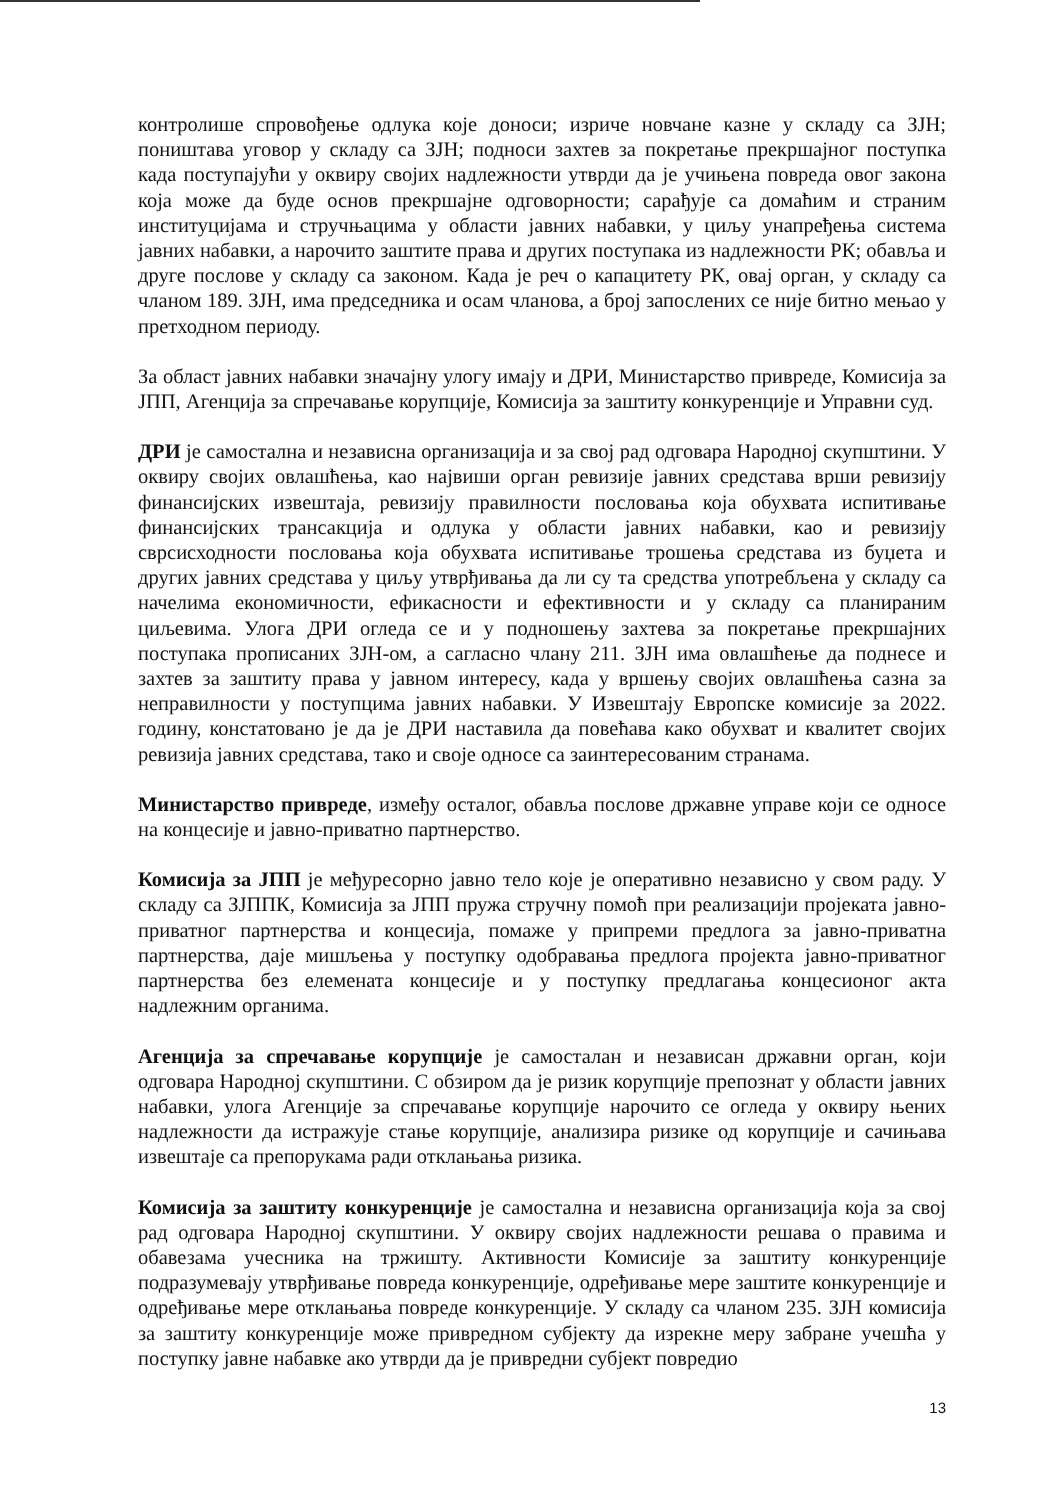контролише спровођење одлука које доноси; изриче новчане казне у складу са ЗЈН; поништава уговор у складу са ЗЈН; подноси захтев за покретање прекршајног поступка када поступајући у оквиру својих надлежности утврди да је учињена повреда овог закона која може да буде основ прекршајне одговорности; сарађује са домаћим и страним институцијама и стручњацима у области јавних набавки, у циљу унапређења система јавних набавки, а нарочито заштите права и других поступака из надлежности РК; обавља и друге послове у складу са законом. Када је реч о капацитету РК, овај орган, у складу са чланом 189. ЗЈН, има председника и осам чланова, а број запослених се није битно мењао у претходном периоду.
За област јавних набавки значајну улогу имају и ДРИ, Министарство привреде, Комисија за ЈПП, Агенција за спречавање корупције, Комисија за заштиту конкуренције и Управни суд.
ДРИ је самостална и независна организација и за свој рад одговара Народној скупштини. У оквиру својих овлашћења, као највиши орган ревизије јавних средстава врши ревизију финансијских извештаја, ревизију правилности пословања која обухвата испитивање финансијских трансакција и одлука у области јавних набавки, као и ревизију сврсисходности пословања која обухвата испитивање трошења средстава из буџета и других јавних средстава у циљу утврђивања да ли су та средства употребљена у складу са начелима економичности, ефикасности и ефективности и у складу са планираним циљевима. Улога ДРИ огледа се и у подношењу захтева за покретање прекршајних поступака прописаних ЗЈН-ом, а сагласно члану 211. ЗЈН има овлашћење да поднесе и захтев за заштиту права у јавном интересу, када у вршењу својих овлашћења сазна за неправилности у поступцима јавних набавки. У Извештају Европске комисије за 2022. годину, констатовано је да је ДРИ наставила да повећава како обухват и квалитет својих ревизија јавних средстава, тако и своје односе са заинтересованим странама.
Министарство привреде, између осталог, обавља послове државне управе који се односе на концесије и јавно-приватно партнерство.
Комисија за ЈПП је међуресорно јавно тело које је оперативно независно у свом раду. У складу са ЗЈППК, Комисија за ЈПП пружа стручну помоћ при реализацији пројеката јавно-приватног партнерства и концесија, помаже у припреми предлога за јавно-приватна партнерства, даје мишљења у поступку одобравања предлога пројекта јавно-приватног партнерства без елемената концесије и у поступку предлагања концесионог акта надлежним органима.
Агенција за спречавање корупције је самосталан и независан државни орган, који одговара Народној скупштини. С обзиром да је ризик корупције препознат у области јавних набавки, улога Агенције за спречавање корупције нарочито се огледа у оквиру њених надлежности да истражује стање корупције, анализира ризике од корупције и сачињава извештаје са препорукама ради отклањања ризика.
Комисија за заштиту конкуренције је самостална и независна организација која за свој рад одговара Народној скупштини. У оквиру својих надлежности решава о правима и обавезама учесника на тржишту. Активности Комисије за заштиту конкуренције подразумевају утврђивање повреда конкуренције, одређивање мере заштите конкуренције и одређивање мере отклањања повреде конкуренције. У складу са чланом 235. ЗЈН комисија за заштиту конкуренције може привредном субјекту да изрекне меру забране учешћа у поступку јавне набавке ако утврди да је привредни субјект повредио
13